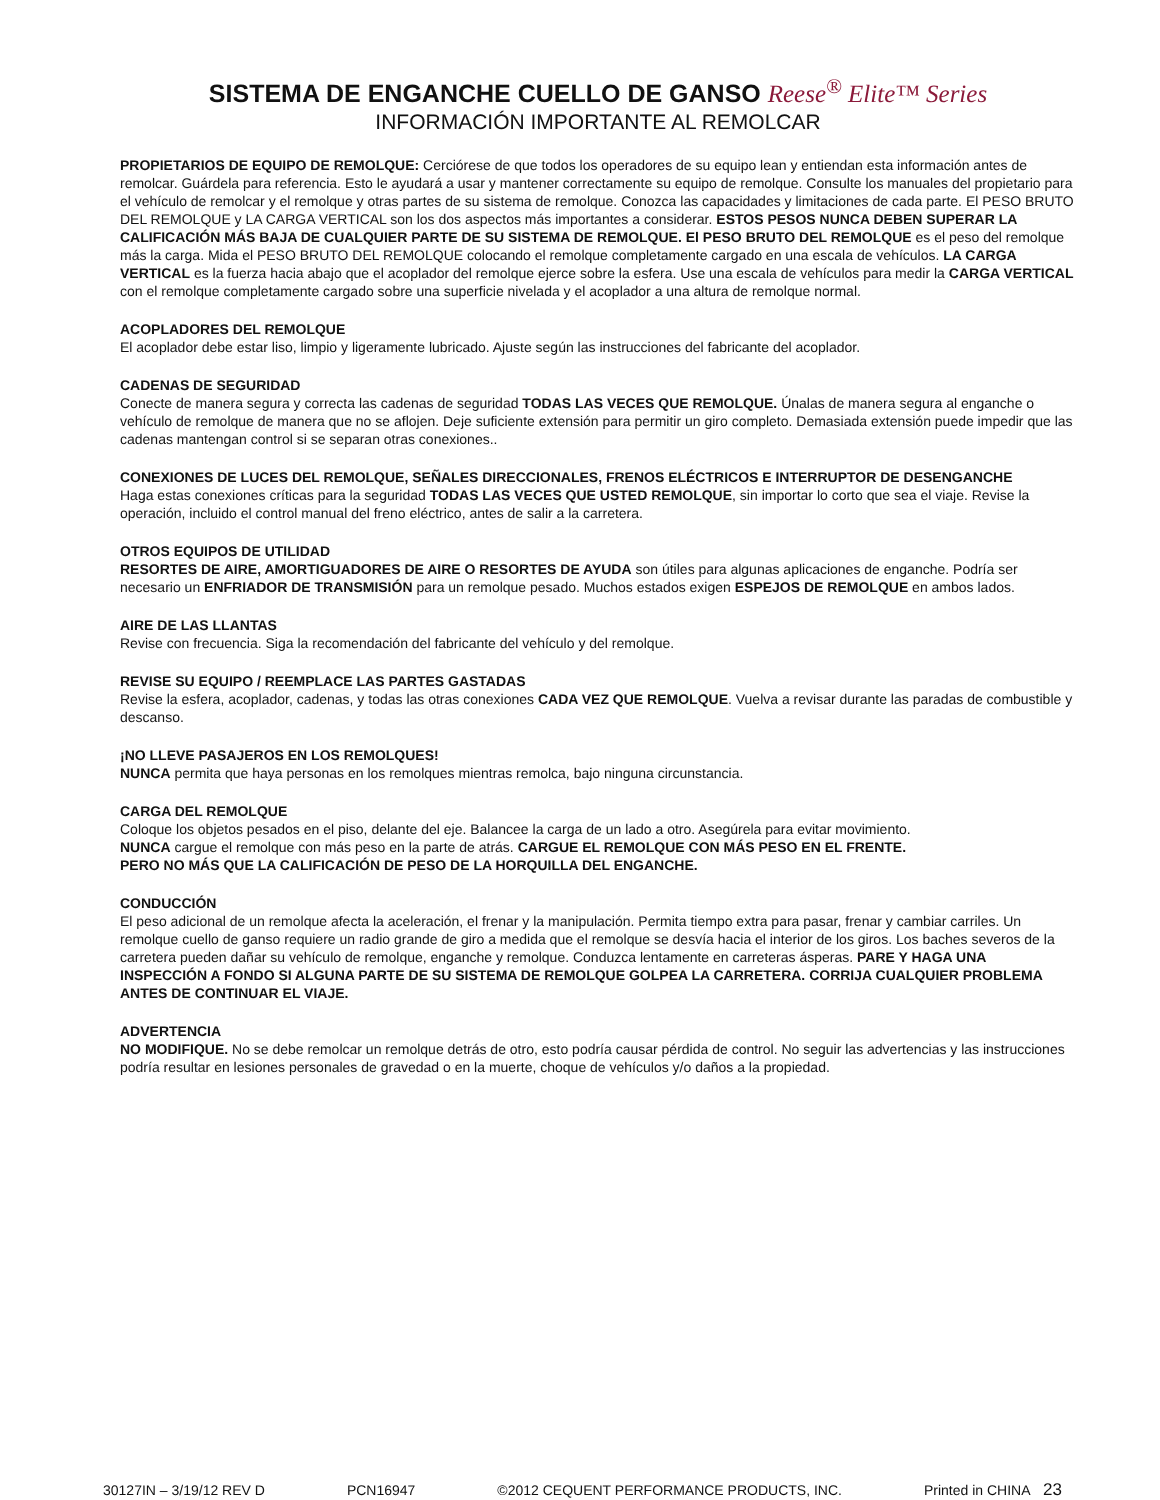SISTEMA DE ENGANCHE CUELLO DE GANSO Reese<sup>®</sup> Elite™ Series
INFORMACIÓN IMPORTANTE AL REMOLCAR
PROPIETARIOS DE EQUIPO DE REMOLQUE: Cerciórese de que todos los operadores de su equipo lean y entiendan esta información antes de remolcar. Guárdela para referencia. Esto le ayudará a usar y mantener correctamente su equipo de remolque. Consulte los manuales del propietario para el vehículo de remolcar y el remolque y otras partes de su sistema de remolque. Conozca las capacidades y limitaciones de cada parte. El PESO BRUTO DEL REMOLQUE y LA CARGA VERTICAL son los dos aspectos más importantes a considerar. ESTOS PESOS NUNCA DEBEN SUPERAR LA CALIFICACIÓN MÁS BAJA DE CUALQUIER PARTE DE SU SISTEMA DE REMOLQUE. El PESO BRUTO DEL REMOLQUE es el peso del remolque más la carga. Mida el PESO BRUTO DEL REMOLQUE colocando el remolque completamente cargado en una escala de vehículos. LA CARGA VERTICAL es la fuerza hacia abajo que el acoplador del remolque ejerce sobre la esfera. Use una escala de vehículos para medir la CARGA VERTICAL con el remolque completamente cargado sobre una superficie nivelada y el acoplador a una altura de remolque normal.
ACOPLADORES DEL REMOLQUE
El acoplador debe estar liso, limpio y ligeramente lubricado. Ajuste según las instrucciones del fabricante del acoplador.
CADENAS DE SEGURIDAD
Conecte de manera segura y correcta las cadenas de seguridad TODAS LAS VECES QUE REMOLQUE. Únalas de manera segura al enganche o vehículo de remolque de manera que no se aflojen. Deje suficiente extensión para permitir un giro completo. Demasiada extensión puede impedir que las cadenas mantengan control si se separan otras conexiones..
CONEXIONES DE LUCES DEL REMOLQUE, SEÑALES DIRECCIONALES, FRENOS ELÉCTRICOS E INTERRUPTOR DE DESENGANCHE
Haga estas conexiones críticas para la seguridad TODAS LAS VECES QUE USTED REMOLQUE, sin importar lo corto que sea el viaje. Revise la operación, incluido el control manual del freno eléctrico, antes de salir a la carretera.
OTROS EQUIPOS DE UTILIDAD
RESORTES DE AIRE, AMORTIGUADORES DE AIRE O RESORTES DE AYUDA son útiles para algunas aplicaciones de enganche. Podría ser necesario un ENFRIADOR DE TRANSMISIÓN para un remolque pesado. Muchos estados exigen ESPEJOS DE REMOLQUE en ambos lados.
AIRE DE LAS LLANTAS
Revise con frecuencia. Siga la recomendación del fabricante del vehículo y del remolque.
REVISE SU EQUIPO / REEMPLACE LAS PARTES GASTADAS
Revise la esfera, acoplador, cadenas, y todas las otras conexiones CADA VEZ QUE REMOLQUE. Vuelva a revisar durante las paradas de combustible y descanso.
¡NO LLEVE PASAJEROS EN LOS REMOLQUES!
NUNCA permita que haya personas en los remolques mientras remolca, bajo ninguna circunstancia.
CARGA DEL REMOLQUE
Coloque los objetos pesados en el piso, delante del eje. Balancee la carga de un lado a otro. Asegúrela para evitar movimiento.
NUNCA cargue el remolque con más peso en la parte de atrás. CARGUE EL REMOLQUE CON MÁS PESO EN EL FRENTE.
PERO NO MÁS QUE LA CALIFICACIÓN DE PESO DE LA HORQUILLA DEL ENGANCHE.
CONDUCCIÓN
El peso adicional de un remolque afecta la aceleración, el frenar y la manipulación. Permita tiempo extra para pasar, frenar y cambiar carriles. Un remolque cuello de ganso requiere un radio grande de giro a medida que el remolque se desvía hacia el interior de los giros. Los baches severos de la carretera pueden dañar su vehículo de remolque, enganche y remolque. Conduzca lentamente en carreteras ásperas. PARE Y HAGA UNA INSPECCIÓN A FONDO SI ALGUNA PARTE DE SU SISTEMA DE REMOLQUE GOLPEA LA CARRETERA. CORRIJA CUALQUIER PROBLEMA ANTES DE CONTINUAR EL VIAJE.
ADVERTENCIA
NO MODIFIQUE. No se debe remolcar un remolque detrás de otro, esto podría causar pérdida de control. No seguir las advertencias y las instrucciones podría resultar en lesiones personales de gravedad o en la muerte, choque de vehículos y/o daños a la propiedad.
30127IN – 3/19/12 REV D PCN16947 ©2012 CEQUENT PERFORMANCE PRODUCTS, INC. Printed in CHINA 23